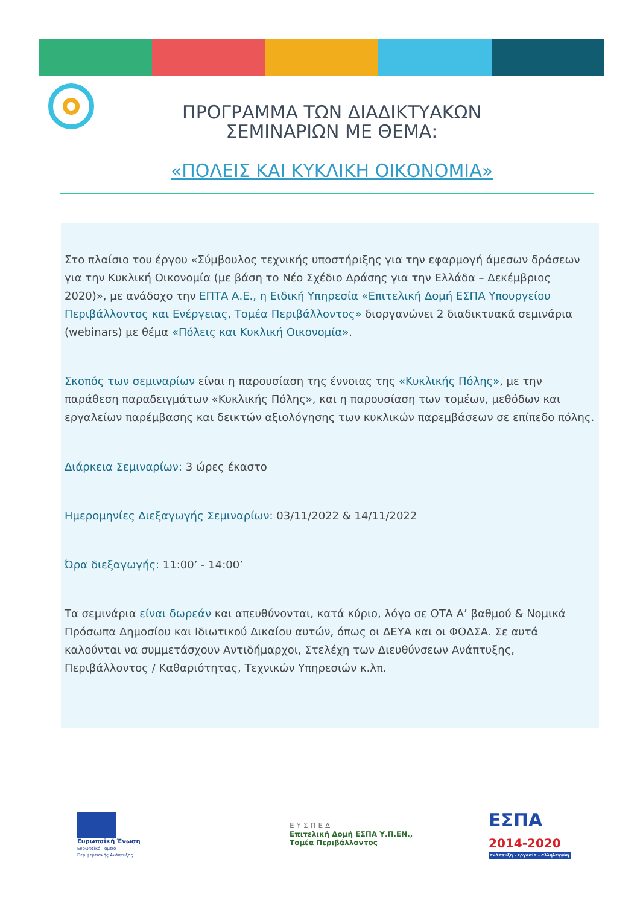ΠΡΟΓΡΑΜΜΑ ΤΩΝ ΔΙΑΔΙΚΤΥΑΚΩΝ
ΣΕΜΙΝΑΡΙΩΝ ΜΕ ΘΕΜΑ:
«ΠΟΛΕΙΣ ΚΑΙ ΚΥΚΛΙΚΗ ΟΙΚΟΝΟΜΙΑ»
Στο πλαίσιο του έργου «Σύμβουλος τεχνικής υποστήριξης για την εφαρμογή άμεσων δράσεων για την Κυκλική Οικονομία (με βάση το Νέο Σχέδιο Δράσης για την Ελλάδα – Δεκέμβριος 2020)», με ανάδοχο την ΕΠΤΑ Α.Ε., η Ειδική Υπηρεσία «Επιτελική Δομή ΕΣΠΑ Υπουργείου Περιβάλλοντος και Ενέργειας, Τομέα Περιβάλλοντος» διοργανώνει 2 διαδικτυακά σεμινάρια (webinars) με θέμα «Πόλεις και Κυκλική Οικονομία».
Σκοπός των σεμιναρίων είναι η παρουσίαση της έννοιας της «Κυκλικής Πόλης», με την παράθεση παραδειγμάτων «Κυκλικής Πόλης», και η παρουσίαση των τομέων, μεθόδων και εργαλείων παρέμβασης και δεικτών αξιολόγησης των κυκλικών παρεμβάσεων σε επίπεδο πόλης.
Διάρκεια Σεμιναρίων: 3 ώρες έκαστο
Ημερομηνίες Διεξαγωγής Σεμιναρίων: 03/11/2022 & 14/11/2022
Ώρα διεξαγωγής: 11:00’ - 14:00’
Τα σεμινάρια είναι δωρεάν και απευθύνονται, κατά κύριο, λόγο σε ΟΤΑ Α’ βαθμού & Νομικά Πρόσωπα Δημοσίου και Ιδιωτικού Δικαίου αυτών, όπως οι ΔΕΥΑ και οι ΦΟΔΣΑ. Σε αυτά καλούνται να συμμετάσχουν Αντιδήμαρχοι, Στελέχη των Διευθύνσεων Ανάπτυξης, Περιβάλλοντος / Καθαριότητας, Τεχνικών Υπηρεσιών κ.λπ.
Ευρωπαϊκή Ένωση
Ευρωπαϊκό Ταμείο
Περιφερειακής Ανάπτυξης
ΕΥΣΠΕΔ
Επιτελική Δομή ΕΣΠΑ Υ.Π.ΕΝ.,
Τομέα Περιβάλλοντος
ΕΣΠΑ
2014-2020
ανάπτυξη - εργασία - αλληλεγγύη